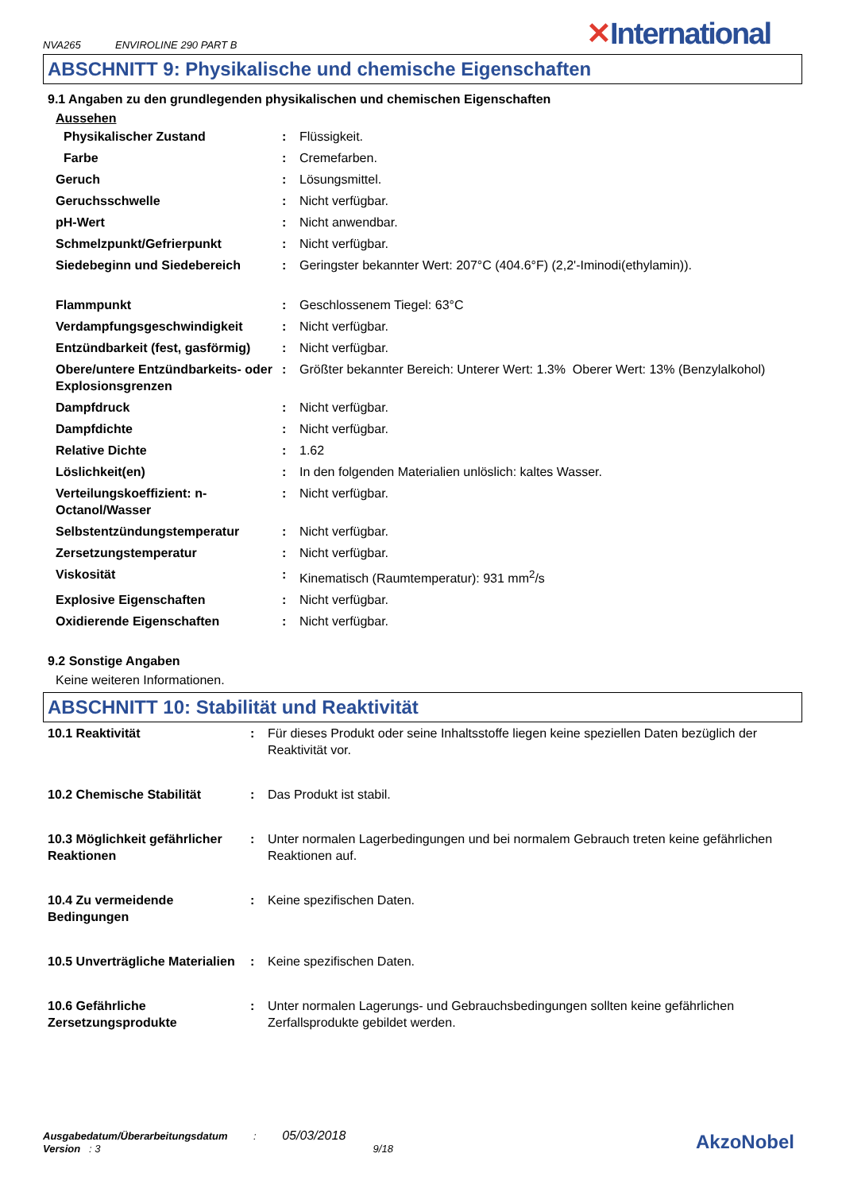NVA265 ENVIROLINE 290 PART B
✕International
ABSCHNITT 9: Physikalische und chemische Eigenschaften
9.1 Angaben zu den grundlegenden physikalischen und chemischen Eigenschaften
Aussehen
| Physikalischer Zustand | : | Flüssigkeit. |
| Farbe | : | Cremefarben. |
| Geruch | : | Lösungsmittel. |
| Geruchsschwelle | : | Nicht verfügbar. |
| pH-Wert | : | Nicht anwendbar. |
| Schmelzpunkt/Gefrierpunkt | : | Nicht verfügbar. |
| Siedebeginn und Siedebereich | : | Geringster bekannter Wert: 207°C (404.6°F) (2,2'-Iminodi(ethylamin)). |
| Flammpunkt | : | Geschlossenem Tiegel: 63°C |
| Verdampfungsgeschwindigkeit | : | Nicht verfügbar. |
| Entzündbarkeit (fest, gasförmig) | : | Nicht verfügbar. |
| Obere/untere Entzündbarkeits- oder Explosionsgrenzen | : | Größter bekannter Bereich: Unterer Wert: 1.3% Oberer Wert: 13% (Benzylalkohol) |
| Dampfdruck | : | Nicht verfügbar. |
| Dampfdichte | : | Nicht verfügbar. |
| Relative Dichte | : | 1.62 |
| Löslichkeit(en) | : | In den folgenden Materialien unlöslich: kaltes Wasser. |
| Verteilungskoeffizient: n-Octanol/Wasser | : | Nicht verfügbar. |
| Selbstentzündungstemperatur | : | Nicht verfügbar. |
| Zersetzungstemperatur | : | Nicht verfügbar. |
| Viskosität | : | Kinematisch (Raumtemperatur): 931 mm<sup>2</sup>/s |
| Explosive Eigenschaften | : | Nicht verfügbar. |
| Oxidierende Eigenschaften | : | Nicht verfügbar. |
9.2 Sonstige Angaben
Keine weiteren Informationen.
ABSCHNITT 10: Stabilität und Reaktivität
| 10.1 Reaktivität | : | Für dieses Produkt oder seine Inhaltsstoffe liegen keine speziellen Daten bezüglich der Reaktivität vor. |
| 10.2 Chemische Stabilität | : | Das Produkt ist stabil. |
| 10.3 Möglichkeit gefährlicher Reaktionen | : | Unter normalen Lagerbedingungen und bei normalem Gebrauch treten keine gefährlichen Reaktionen auf. |
| 10.4 Zu vermeidende Bedingungen | : | Keine spezifischen Daten. |
| 10.5 Unverträgliche Materialien | : | Keine spezifischen Daten. |
| 10.6 Gefährliche Zersetzungsprodukte | : | Unter normalen Lagerungs- und Gebrauchsbedingungen sollten keine gefährlichen Zerfallsprodukte gebildet werden. |
Ausgabedatum/Überarbeitungsdatum : 05/03/2018
Version : 3 9/18
AkzoNobel